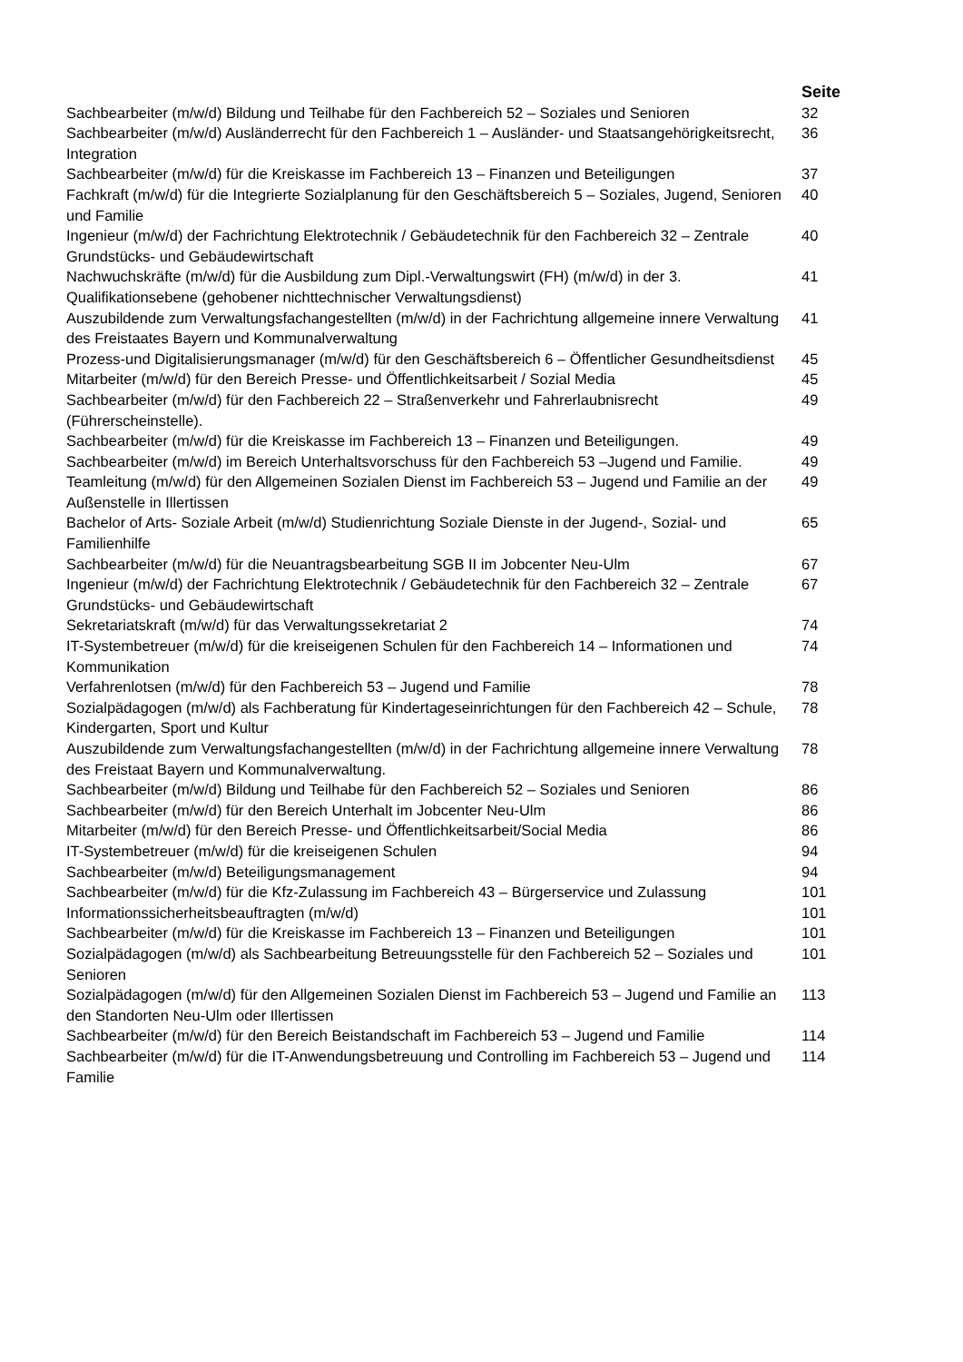| | Seite |
| --- | --- |
| Sachbearbeiter (m/w/d) Bildung und Teilhabe für den Fachbereich 52 – Soziales und Senioren | 32 |
| Sachbearbeiter (m/w/d) Ausländerrecht für den Fachbereich 1 – Ausländer- und Staatsangehörigkeitsrecht, Integration | 36 |
| Sachbearbeiter (m/w/d) für die Kreiskasse im Fachbereich 13 – Finanzen und Beteiligungen | 37 |
| Fachkraft (m/w/d) für die Integrierte Sozialplanung für den Geschäftsbereich 5 – Soziales, Jugend, Senioren und Familie | 40 |
| Ingenieur (m/w/d) der Fachrichtung Elektrotechnik / Gebäudetechnik für den Fachbereich 32 – Zentrale Grundstücks- und Gebäudewirtschaft | 40 |
| Nachwuchskräfte (m/w/d) für die Ausbildung zum Dipl.-Verwaltungswirt (FH) (m/w/d) in der 3. Qualifikationsebene (gehobener nichttechnischer Verwaltungsdienst) | 41 |
| Auszubildende zum Verwaltungsfachangestellten (m/w/d) in der Fachrichtung allgemeine innere Verwaltung des Freistaates Bayern und Kommunalverwaltung | 41 |
| Prozess-und Digitalisierungsmanager (m/w/d) für den Geschäftsbereich 6 – Öffentlicher Gesundheitsdienst | 45 |
| Mitarbeiter (m/w/d) für den Bereich Presse- und Öffentlichkeitsarbeit / Sozial Media | 45 |
| Sachbearbeiter (m/w/d) für den Fachbereich 22 – Straßenverkehr und Fahrerlaubnisrecht (Führerscheinstelle). | 49 |
| Sachbearbeiter (m/w/d) für die Kreiskasse im Fachbereich 13 – Finanzen und Beteiligungen. | 49 |
| Sachbearbeiter (m/w/d) im Bereich Unterhaltsvorschuss für den Fachbereich 53 –Jugend und Familie. | 49 |
| Teamleitung (m/w/d) für den Allgemeinen Sozialen Dienst im Fachbereich 53 – Jugend und Familie an der Außenstelle in Illertissen | 49 |
| Bachelor of Arts- Soziale Arbeit (m/w/d) Studienrichtung Soziale Dienste in der Jugend-, Sozial- und Familienhilfe | 65 |
| Sachbearbeiter (m/w/d) für die Neuantragsbearbeitung SGB II im Jobcenter Neu-Ulm | 67 |
| Ingenieur (m/w/d) der Fachrichtung Elektrotechnik / Gebäudetechnik für den Fachbereich 32 – Zentrale Grundstücks- und Gebäudewirtschaft | 67 |
| Sekretariatskraft (m/w/d) für das Verwaltungssekretariat 2 | 74 |
| IT-Systembetreuer (m/w/d) für die kreiseigenen Schulen für den Fachbereich 14 – Informationen und Kommunikation | 74 |
| Verfahrenlotsen (m/w/d) für den Fachbereich 53 – Jugend und Familie | 78 |
| Sozialpädagogen (m/w/d) als Fachberatung für Kindertageseinrichtungen für den Fachbereich 42 – Schule, Kindergarten, Sport und Kultur | 78 |
| Auszubildende zum Verwaltungsfachangestellten (m/w/d) in der Fachrichtung allgemeine innere Verwaltung des Freistaat Bayern und Kommunalverwaltung. | 78 |
| Sachbearbeiter (m/w/d) Bildung und Teilhabe für den Fachbereich 52 – Soziales und Senioren | 86 |
| Sachbearbeiter (m/w/d) für den Bereich Unterhalt im Jobcenter Neu-Ulm | 86 |
| Mitarbeiter (m/w/d) für den Bereich Presse- und Öffentlichkeitsarbeit/Social Media | 86 |
| IT-Systembetreuer (m/w/d) für die kreiseigenen Schulen | 94 |
| Sachbearbeiter (m/w/d) Beteiligungsmanagement | 94 |
| Sachbearbeiter (m/w/d) für die Kfz-Zulassung im Fachbereich 43 – Bürgerservice und Zulassung | 101 |
| Informationssicherheitsbeauftragten (m/w/d) | 101 |
| Sachbearbeiter (m/w/d) für die Kreiskasse im Fachbereich 13 – Finanzen und Beteiligungen | 101 |
| Sozialpädagogen (m/w/d) als Sachbearbeitung Betreuungsstelle für den Fachbereich 52 – Soziales und Senioren | 101 |
| Sozialpädagogen (m/w/d) für den Allgemeinen Sozialen Dienst im Fachbereich 53 – Jugend und Familie an den Standorten Neu-Ulm oder Illertissen | 113 |
| Sachbearbeiter (m/w/d) für den Bereich Beistandschaft im Fachbereich 53 – Jugend und Familie | 114 |
| Sachbearbeiter (m/w/d) für die IT-Anwendungsbetreuung und Controlling im Fachbereich 53 – Jugend und Familie | 114 |